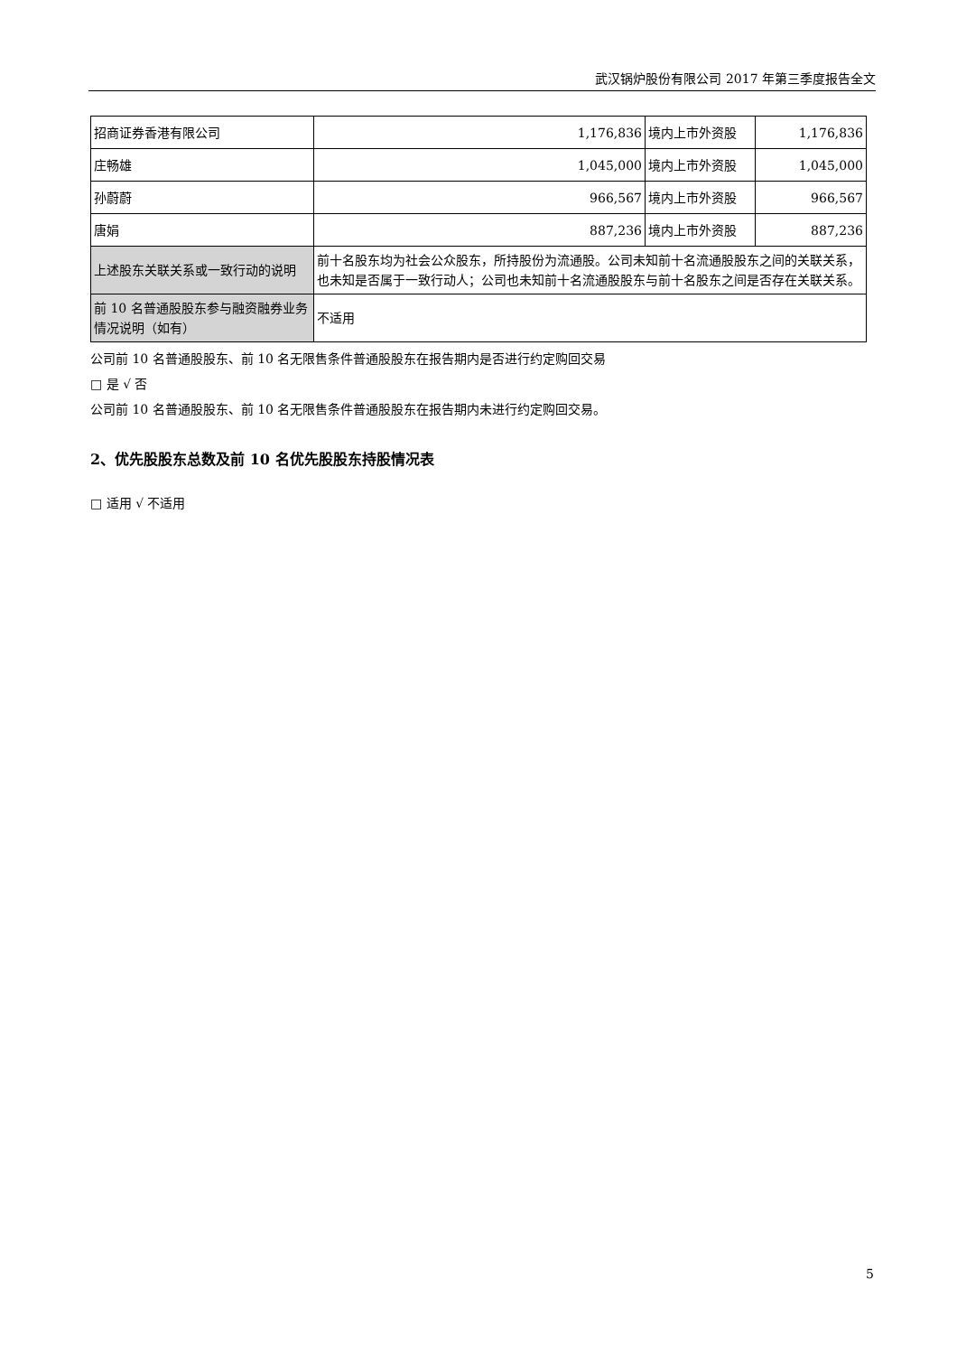武汉锅炉股份有限公司 2017 年第三季度报告全文
| 招商证券香港有限公司 | 1,176,836 | 境内上市外资股 | 1,176,836 |
| 庄畅雄 | 1,045,000 | 境内上市外资股 | 1,045,000 |
| 孙蔚蔚 | 966,567 | 境内上市外资股 | 966,567 |
| 唐娟 | 887,236 | 境内上市外资股 | 887,236 |
| 上述股东关联关系或一致行动的说明 | 前十名股东均为社会公众股东，所持股份为流通股。公司未知前十名流通股股东之间的关联关系，也未知是否属于一致行动人；公司也未知前十名流通股股东与前十名股东之间是否存在关联关系。 | | |
| 前 10 名普通股股东参与融资融券业务情况说明（如有） | 不适用 | | |
公司前 10 名普通股股东、前 10 名无限售条件普通股股东在报告期内是否进行约定购回交易
□ 是 √ 否
公司前 10 名普通股股东、前 10 名无限售条件普通股股东在报告期内未进行约定购回交易。
2、优先股股东总数及前 10 名优先股股东持股情况表
□ 适用 √ 不适用
5